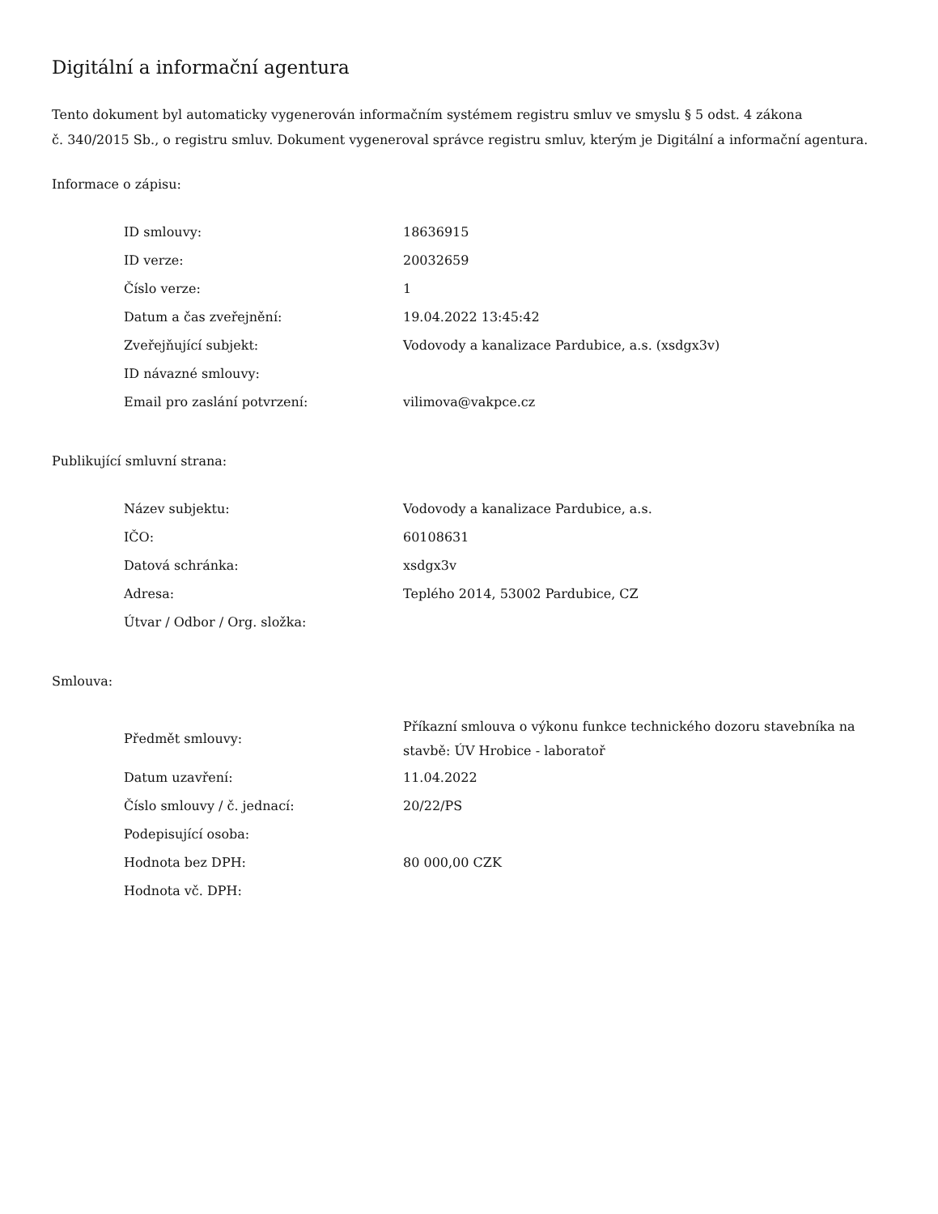Digitální a informační agentura
Tento dokument byl automaticky vygenerován informačním systémem registru smluv ve smyslu § 5 odst. 4 zákona
č. 340/2015 Sb., o registru smluv. Dokument vygeneroval správce registru smluv, kterým je Digitální a informační agentura.
Informace o zápisu:
| ID smlouvy: | 18636915 |
| ID verze: | 20032659 |
| Číslo verze: | 1 |
| Datum a čas zveřejnění: | 19.04.2022 13:45:42 |
| Zveřejňující subjekt: | Vodovody a kanalizace Pardubice, a.s. (xsdgx3v) |
| ID návazné smlouvy: | |
| Email pro zaslání potvrzení: | vilimova@vakpce.cz |
Publikující smluvní strana:
| Název subjektu: | Vodovody a kanalizace Pardubice, a.s. |
| IČO: | 60108631 |
| Datová schránka: | xsdgx3v |
| Adresa: | Teplého 2014, 53002 Pardubice, CZ |
| Útvar / Odbor / Org. složka: | |
Smlouva:
| Předmět smlouvy: | Příkazní smlouva o výkonu funkce technického dozoru stavebníka na stavbě: ÚV Hrobice - laboratoř |
| Datum uzavření: | 11.04.2022 |
| Číslo smlouvy / č. jednací: | 20/22/PS |
| Podepisující osoba: | |
| Hodnota bez DPH: | 80 000,00 CZK |
| Hodnota vč. DPH: | |